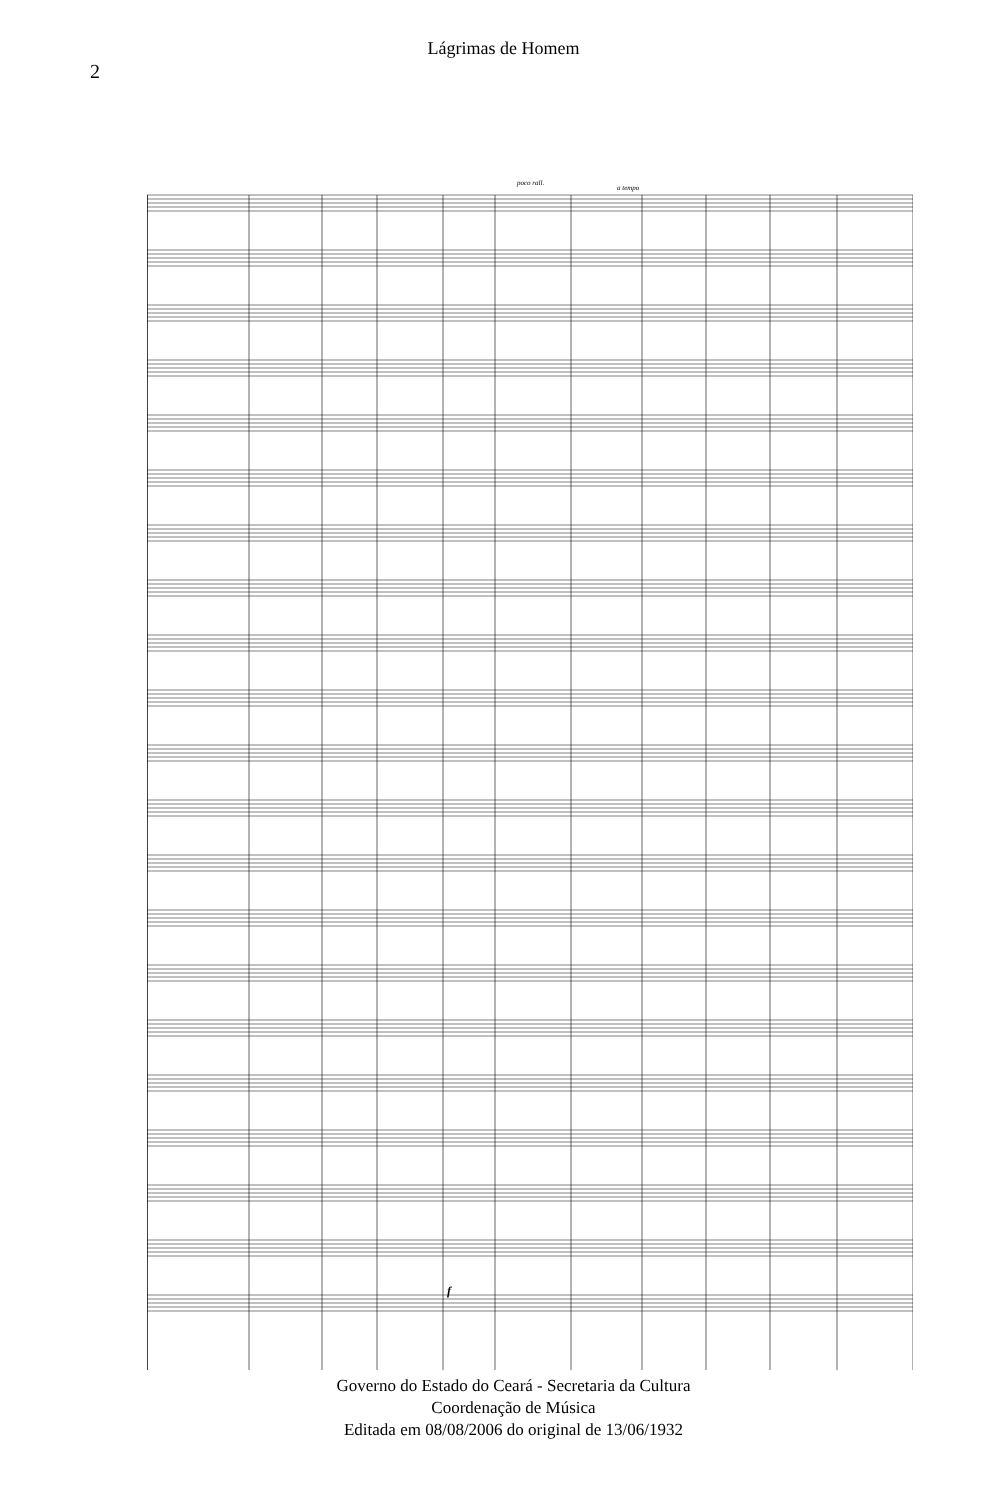2
Lágrimas de Homem
poco rall.
a tempo
f
Governo do Estado do Ceará - Secretaria da Cultura
Coordenação de Música
Editada em 08/08/2006 do original de 13/06/1932